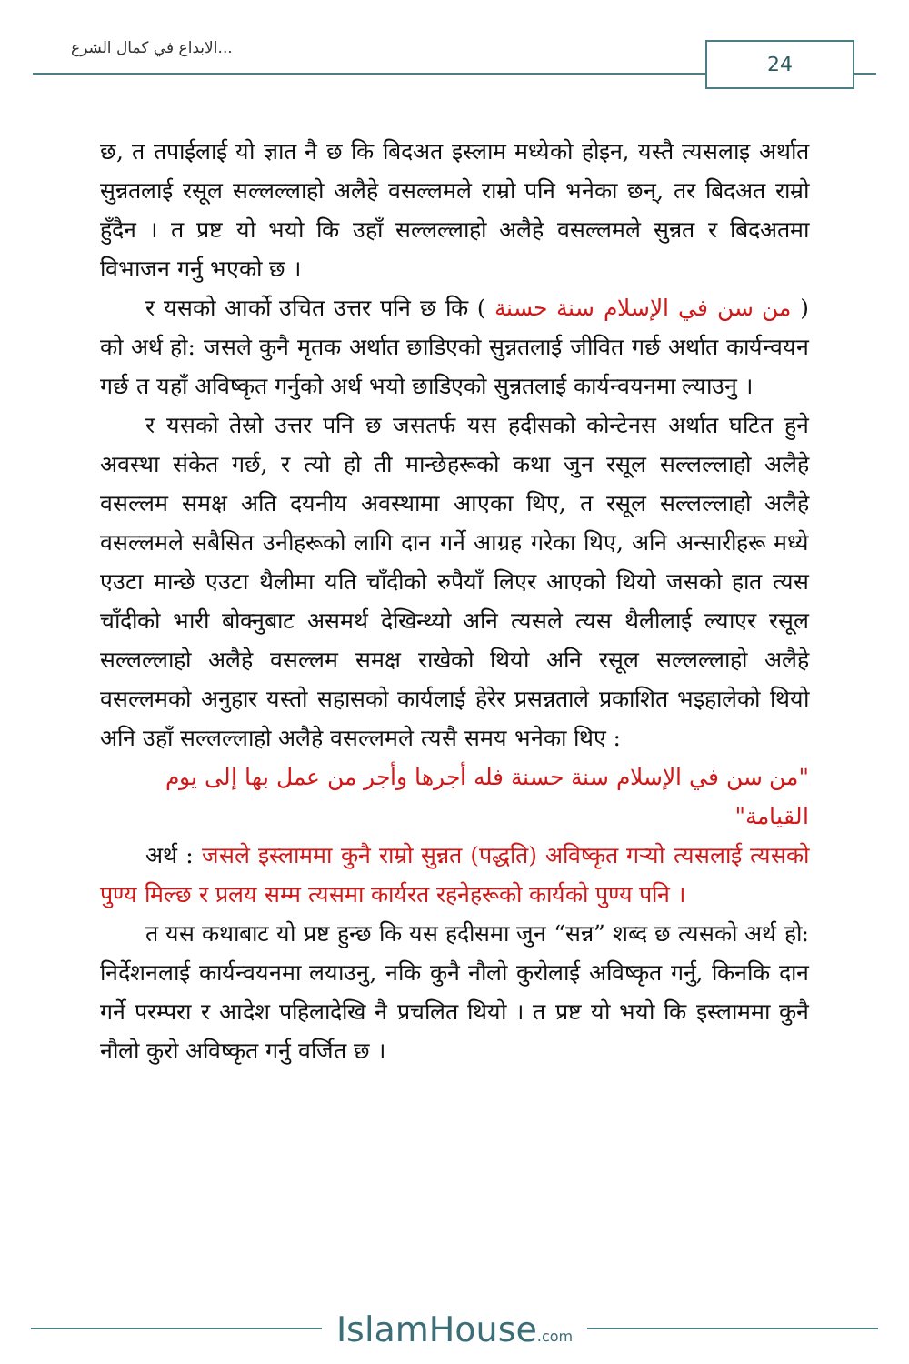الابداع في كمال الشرع... 24
छ, त तपाईलाई यो ज्ञात नै छ कि बिदअत इस्लाम मध्येको होइन, यस्तै त्यसलाइ अर्थात सुन्नतलाई रसूल सल्लल्लाहो अलैहे वसल्लमले राम्रो पनि भनेका छन्, तर बिदअत राम्रो हुँदैन । त प्रष्ट यो भयो कि उहाँ सल्लल्लाहो अलैहे वसल्लमले सुन्नत र बिदअतमा विभाजन गर्नु भएको छ ।
र यसको आर्को उचित उत्तर पनि छ कि ( من سن في الإسلام سنة حسنة ) को अर्थ हो: जसले कुनै मृतक अर्थात छाडिएको सुन्नतलाई जीवित गर्छ अर्थात कार्यन्वयन गर्छ त यहाँ अविष्कृत गर्नुको अर्थ भयो छाडिएको सुन्नतलाई कार्यन्वयनमा ल्याउनु ।
र यसको तेस्रो उत्तर पनि छ जसतर्फ यस हदीसको कोन्टेनस अर्थात घटित हुने अवस्था संकेत गर्छ, र त्यो हो ती मान्छेहरूको कथा जुन रसूल सल्लल्लाहो अलैहे वसल्लम समक्ष अति दयनीय अवस्थामा आएका थिए, त रसूल सल्लल्लाहो अलैहे वसल्लमले सबैसित उनीहरूको लागि दान गर्ने आग्रह गरेका थिए, अनि अन्सारीहरू मध्ये एउटा मान्छे एउटा थैलीमा यति चाँदीको रुपैयाँ लिएर आएको थियो जसको हात त्यस चाँदीको भारी बोक्नुबाट असमर्थ देखिन्थ्यो अनि त्यसले त्यस थैलीलाई ल्याएर रसूल सल्लल्लाहो अलैहे वसल्लम समक्ष राखेको थियो अनि रसूल सल्लल्लाहो अलैहे वसल्लमको अनुहार यस्तो सहासको कार्यलाई हेरेर प्रसन्नताले प्रकाशित भइहालेको थियो अनि उहाँ सल्लल्लाहो अलैहे वसल्लमले त्यसै समय भनेका थिए :
"من سن في الإسلام سنة حسنة فله أجرها وأجر من عمل بها إلى يوم القيامة"
अर्थ : जसले इस्लाममा कुनै राम्रो सुन्नत (पद्धति) अविष्कृत गर्‍यो त्यसलाई त्यसको पुण्य मिल्छ र प्रलय सम्म त्यसमा कार्यरत रहनेहरूको कार्यको पुण्य पनि ।
त यस कथाबाट यो प्रष्ट हुन्छ कि यस हदीसमा जुन “सन्न” शब्द छ त्यसको अर्थ हो: निर्देशनलाई कार्यन्वयनमा लयाउनु, नकि कुनै नौलो कुरोलाई अविष्कृत गर्नु, किनकि दान गर्ने परम्परा र आदेश पहिलादेखि नै प्रचलित थियो । त प्रष्ट यो भयो कि इस्लाममा कुनै नौलो कुरो अविष्कृत गर्नु वर्जित छ ।
IslamHouse.com